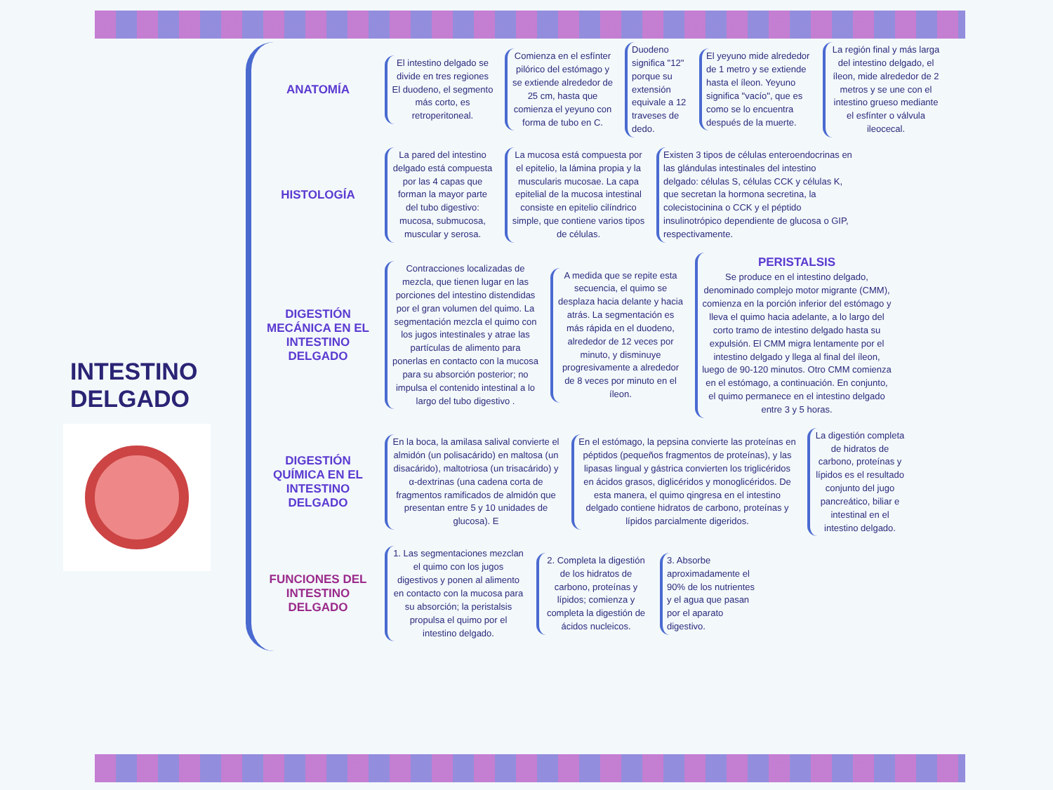INTESTINO
DELGADO
ANATOMÍA
El intestino delgado se divide en tres regiones El duodeno, el segmento más corto, es retroperitoneal.
Comienza en el esfínter pilórico del estómago y se extiende alrededor de 25 cm, hasta que comienza el yeyuno con forma de tubo en C.
Duodeno significa "12" porque su extensión equivale a 12 traveses de dedo.
El yeyuno mide alrededor de 1 metro y se extiende hasta el íleon. Yeyuno significa "vacío", que es como se lo encuentra después de la muerte.
La región final y más larga del intestino delgado, el íleon, mide alrededor de 2 metros y se une con el intestino grueso mediante el esfínter o válvula ileocecal.
HISTOLOGÍA
La pared del intestino delgado está compuesta por las 4 capas que forman la mayor parte del tubo digestivo: mucosa, submucosa, muscular y serosa.
La mucosa está compuesta por el epitelio, la lámina propia y la muscularis mucosae. La capa epitelial de la mucosa intestinal consiste en epitelio cilíndrico simple, que contiene varios tipos de células.
Existen 3 tipos de células enteroendocrinas en las glándulas intestinales del intestino delgado: células S, células CCK y células K, que secretan la hormona secretina, la colecistocinina o CCK y el péptido insulinotrópico dependiente de glucosa o GIP, respectivamente.
DIGESTIÓN MECÁNICA EN EL INTESTINO DELGADO
Contracciones localizadas de mezcla, que tienen lugar en las porciones del intestino distendidas por el gran volumen del quimo. La segmentación mezcla el quimo con los jugos intestinales y atrae las partículas de alimento para ponerlas en contacto con la mucosa para su absorción posterior; no impulsa el contenido intestinal a lo largo del tubo digestivo .
A medida que se repite esta secuencia, el quimo se desplaza hacia delante y hacia atrás. La segmentación es más rápida en el duodeno, alrededor de 12 veces por minuto, y disminuye progresivamente a alrededor de 8 veces por minuto en el íleon.
PERISTALSIS
Se produce en el intestino delgado, denominado complejo motor migrante (CMM), comienza en la porción inferior del estómago y lleva el quimo hacia adelante, a lo largo del corto tramo de intestino delgado hasta su expulsión. El CMM migra lentamente por el intestino delgado y llega al final del íleon, luego de 90-120 minutos. Otro CMM comienza en el estómago, a continuación. En conjunto, el quimo permanece en el intestino delgado entre 3 y 5 horas.
DIGESTIÓN QUÍMICA EN EL INTESTINO DELGADO
En la boca, la amilasa salival convierte el almidón (un polisacárido) en maltosa (un disacárido), maltotriosa (un trisacárido) y α-dextrinas (una cadena corta de fragmentos ramificados de almidón que presentan entre 5 y 10 unidades de glucosa). E
En el estómago, la pepsina convierte las proteínas en péptidos (pequeños fragmentos de proteínas), y las lipasas lingual y gástrica convierten los triglicéridos en ácidos grasos, diglicéridos y monoglicéridos. De esta manera, el quimo qingresa en el intestino delgado contiene hidratos de carbono, proteínas y lípidos parcialmente digeridos.
La digestión completa de hidratos de carbono, proteínas y lípidos es el resultado conjunto del jugo pancreático, biliar e intestinal en el intestino delgado.
FUNCIONES DEL INTESTINO DELGADO
1. Las segmentaciones mezclan el quimo con los jugos digestivos y ponen al alimento en contacto con la mucosa para su absorción; la peristalsis propulsa el quimo por el intestino delgado.
2. Completa la digestión de los hidratos de carbono, proteínas y lípidos; comienza y completa la digestión de ácidos nucleicos.
3. Absorbe aproximadamente el 90% de los nutrientes y el agua que pasan por el aparato digestivo.